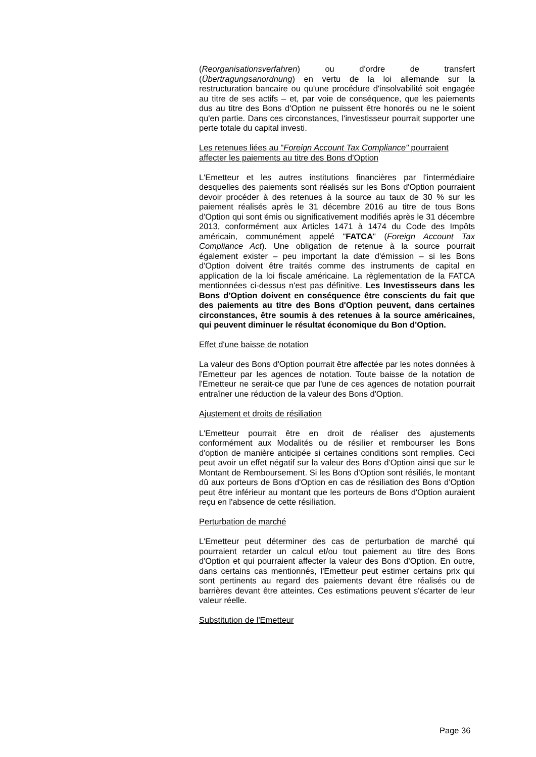(Reorganisationsverfahren) ou d'ordre de transfert (Übertragungsanordnung) en vertu de la loi allemande sur la restructuration bancaire ou qu'une procédure d'insolvabilité soit engagée au titre de ses actifs – et, par voie de conséquence, que les paiements dus au titre des Bons d'Option ne puissent être honorés ou ne le soient qu'en partie. Dans ces circonstances, l'investisseur pourrait supporter une perte totale du capital investi.
Les retenues liées au "Foreign Account Tax Compliance" pourraient affecter les paiements au titre des Bons d'Option
L'Emetteur et les autres institutions financières par l'intermédiaire desquelles des paiements sont réalisés sur les Bons d'Option pourraient devoir procéder à des retenues à la source au taux de 30 % sur les paiement réalisés après le 31 décembre 2016 au titre de tous Bons d'Option qui sont émis ou significativement modifiés après le 31 décembre 2013, conformément aux Articles 1471 à 1474 du Code des Impôts américain, communément appelé "FATCA" (Foreign Account Tax Compliance Act). Une obligation de retenue à la source pourrait également exister – peu important la date d'émission – si les Bons d'Option doivent être traités comme des instruments de capital en application de la loi fiscale américaine. La règlementation de la FATCA mentionnées ci-dessus n'est pas définitive. Les Investisseurs dans les Bons d'Option doivent en conséquence être conscients du fait que des paiements au titre des Bons d'Option peuvent, dans certaines circonstances, être soumis à des retenues à la source américaines, qui peuvent diminuer le résultat économique du Bon d'Option.
Effet d'une baisse de notation
La valeur des Bons d'Option pourrait être affectée par les notes données à l'Emetteur par les agences de notation. Toute baisse de la notation de l'Emetteur ne serait-ce que par l'une de ces agences de notation pourrait entraîner une réduction de la valeur des Bons d'Option.
Ajustement et droits de résiliation
L'Emetteur pourrait être en droit de réaliser des ajustements conformément aux Modalités ou de résilier et rembourser les Bons d'option de manière anticipée si certaines conditions sont remplies. Ceci peut avoir un effet négatif sur la valeur des Bons d'Option ainsi que sur le Montant de Remboursement. Si les Bons d'Option sont résiliés, le montant dû aux porteurs de Bons d'Option en cas de résiliation des Bons d'Option peut être inférieur au montant que les porteurs de Bons d'Option auraient reçu en l'absence de cette résiliation.
Perturbation de marché
L'Emetteur peut déterminer des cas de perturbation de marché qui pourraient retarder un calcul et/ou tout paiement au titre des Bons d'Option et qui pourraient affecter la valeur des Bons d'Option. En outre, dans certains cas mentionnés, l'Emetteur peut estimer certains prix qui sont pertinents au regard des paiements devant être réalisés ou de barrières devant être atteintes. Ces estimations peuvent s'écarter de leur valeur réelle.
Substitution de l'Emetteur
Page 36